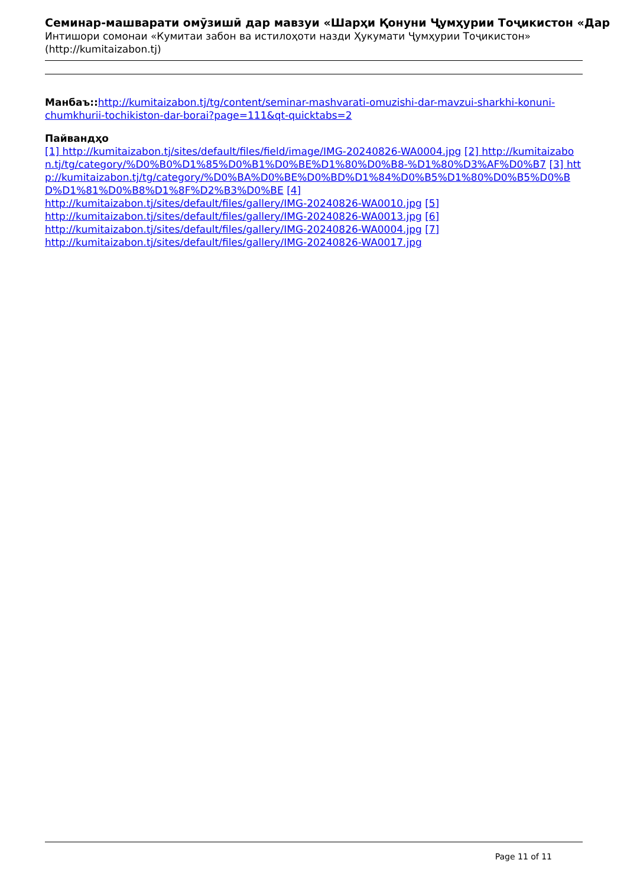Семинар-машварати омӯзишӣ дар мавзуи «Шарҳи Қонуни Ҷумҳурии Тоҷикистон «Дар
Интишори сомонаи «Кумитаи забон ва истилоҳоти назди Ҳукумати Ҷумҳурии Тоҷикистон»
(http://kumitaizabon.tj)
Манбаъ:: http://kumitaizabon.tj/tg/content/seminar-mashvarati-omuzishi-dar-mavzui-sharkhi-konuni-chumkhurii-tochikiston-dar-borai?page=111&qt-quicktabs=2
Пайвандҳо
[1] http://kumitaizabon.tj/sites/default/files/field/image/IMG-20240826-WA0004.jpg [2] http://kumitaizabon.tj/tg/category/%D0%B0%D1%85%D0%B1%D0%BE%D1%80%D0%B8-%D1%80%D3%AF%D0%B7 [3] http://kumitaizabon.tj/tg/category/%D0%BA%D0%BE%D0%BD%D1%84%D0%B5%D1%80%D0%B5%D0%BD%D1%81%D0%B8%D1%8F%D2%B3%D0%BE [4]
http://kumitaizabon.tj/sites/default/files/gallery/IMG-20240826-WA0010.jpg [5]
http://kumitaizabon.tj/sites/default/files/gallery/IMG-20240826-WA0013.jpg [6]
http://kumitaizabon.tj/sites/default/files/gallery/IMG-20240826-WA0004.jpg [7]
http://kumitaizabon.tj/sites/default/files/gallery/IMG-20240826-WA0017.jpg
Page 11 of 11